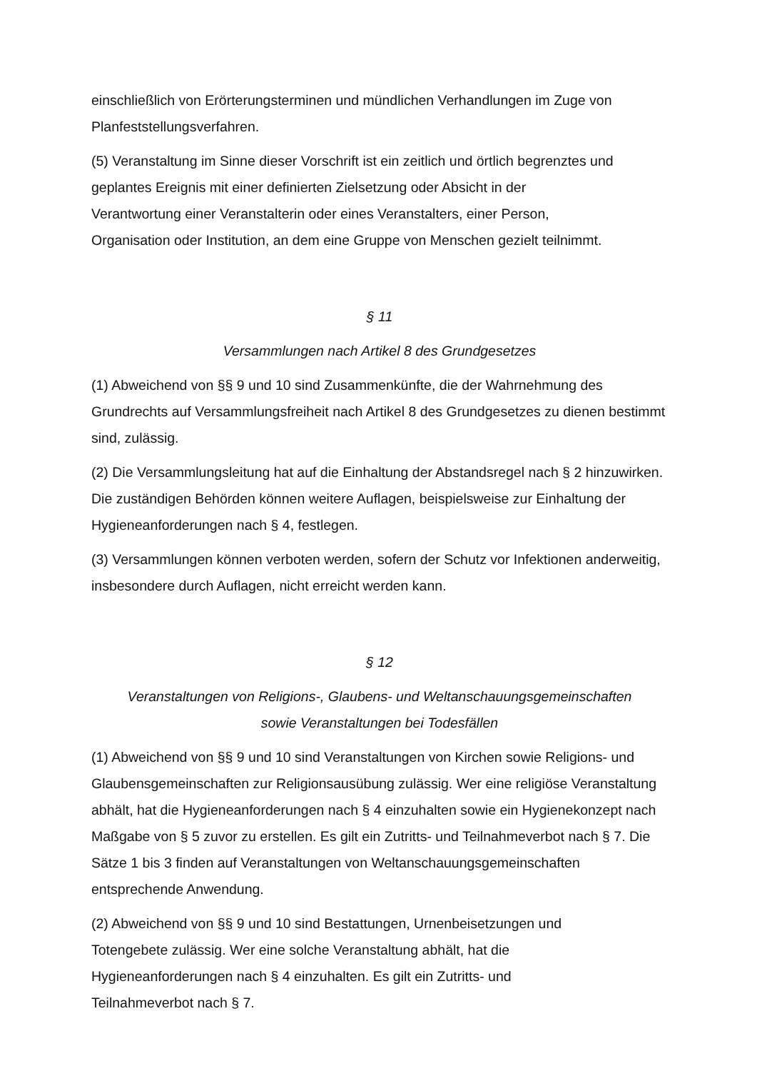einschließlich von Erörterungsterminen und mündlichen Verhandlungen im Zuge von Planfeststellungsverfahren.
(5) Veranstaltung im Sinne dieser Vorschrift ist ein zeitlich und örtlich begrenztes und geplantes Ereignis mit einer definierten Zielsetzung oder Absicht in der
Verantwortung einer Veranstalterin oder eines Veranstalters, einer Person,
Organisation oder Institution, an dem eine Gruppe von Menschen gezielt teilnimmt.
§ 11
Versammlungen nach Artikel 8 des Grundgesetzes
(1) Abweichend von §§ 9 und 10 sind Zusammenkünfte, die der Wahrnehmung des Grundrechts auf Versammlungsfreiheit nach Artikel 8 des Grundgesetzes zu dienen bestimmt sind, zulässig.
(2) Die Versammlungsleitung hat auf die Einhaltung der Abstandsregel nach § 2 hinzuwirken. Die zuständigen Behörden können weitere Auflagen, beispielsweise zur Einhaltung der Hygieneanforderungen nach § 4, festlegen.
(3) Versammlungen können verboten werden, sofern der Schutz vor Infektionen anderweitig, insbesondere durch Auflagen, nicht erreicht werden kann.
§ 12
Veranstaltungen von Religions-, Glaubens- und Weltanschauungsgemeinschaften
sowie Veranstaltungen bei Todesfällen
(1) Abweichend von §§ 9 und 10 sind Veranstaltungen von Kirchen sowie Religions- und Glaubensgemeinschaften zur Religionsausübung zulässig. Wer eine religiöse Veranstaltung abhält, hat die Hygieneanforderungen nach § 4 einzuhalten sowie ein Hygienekonzept nach Maßgabe von § 5 zuvor zu erstellen. Es gilt ein Zutritts- und Teilnahmeverbot nach § 7. Die Sätze 1 bis 3 finden auf Veranstaltungen von Weltanschauungsgemeinschaften entsprechende Anwendung.
(2) Abweichend von §§ 9 und 10 sind Bestattungen, Urnenbeisetzungen und
Totengebete zulässig. Wer eine solche Veranstaltung abhält, hat die
Hygieneanforderungen nach § 4 einzuhalten. Es gilt ein Zutritts- und
Teilnahmeverbot nach § 7.